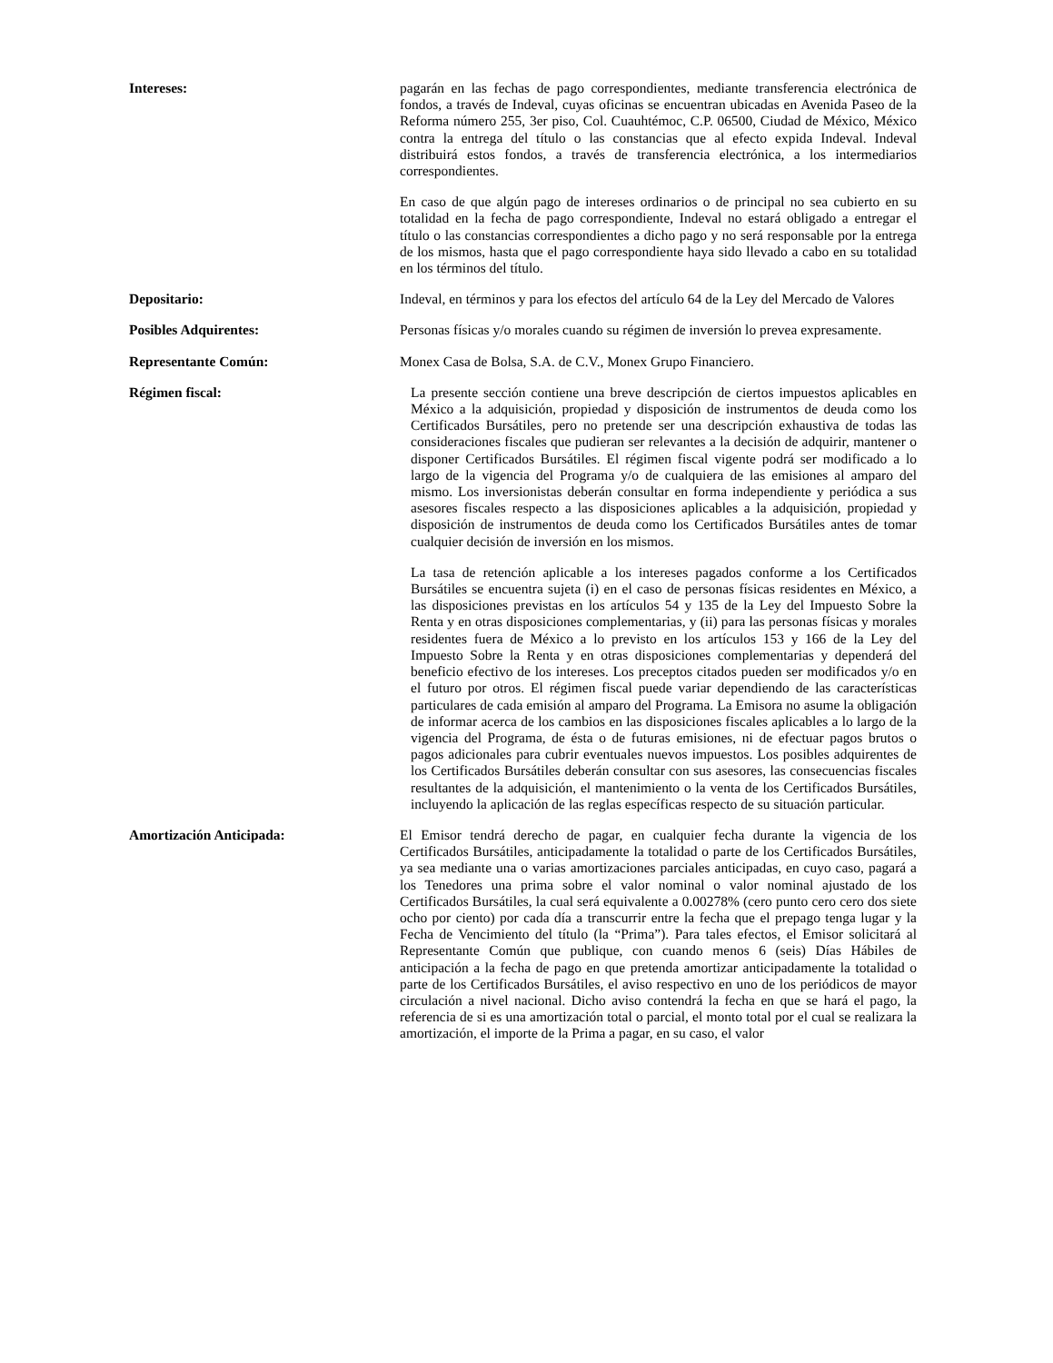Intereses: pagarán en las fechas de pago correspondientes, mediante transferencia electrónica de fondos, a través de Indeval, cuyas oficinas se encuentran ubicadas en Avenida Paseo de la Reforma número 255, 3er piso, Col. Cuauhtémoc, C.P. 06500, Ciudad de México, México contra la entrega del título o las constancias que al efecto expida Indeval. Indeval distribuirá estos fondos, a través de transferencia electrónica, a los intermediarios correspondientes.
En caso de que algún pago de intereses ordinarios o de principal no sea cubierto en su totalidad en la fecha de pago correspondiente, Indeval no estará obligado a entregar el título o las constancias correspondientes a dicho pago y no será responsable por la entrega de los mismos, hasta que el pago correspondiente haya sido llevado a cabo en su totalidad en los términos del título.
Depositario: Indeval, en términos y para los efectos del artículo 64 de la Ley del Mercado de Valores
Posibles Adquirentes: Personas físicas y/o morales cuando su régimen de inversión lo prevea expresamente.
Representante Común: Monex Casa de Bolsa, S.A. de C.V., Monex Grupo Financiero.
Régimen fiscal: La presente sección contiene una breve descripción de ciertos impuestos aplicables en México a la adquisición, propiedad y disposición de instrumentos de deuda como los Certificados Bursátiles, pero no pretende ser una descripción exhaustiva de todas las consideraciones fiscales que pudieran ser relevantes a la decisión de adquirir, mantener o disponer Certificados Bursátiles. El régimen fiscal vigente podrá ser modificado a lo largo de la vigencia del Programa y/o de cualquiera de las emisiones al amparo del mismo. Los inversionistas deberán consultar en forma independiente y periódica a sus asesores fiscales respecto a las disposiciones aplicables a la adquisición, propiedad y disposición de instrumentos de deuda como los Certificados Bursátiles antes de tomar cualquier decisión de inversión en los mismos.
La tasa de retención aplicable a los intereses pagados conforme a los Certificados Bursátiles se encuentra sujeta (i) en el caso de personas físicas residentes en México, a las disposiciones previstas en los artículos 54 y 135 de la Ley del Impuesto Sobre la Renta y en otras disposiciones complementarias, y (ii) para las personas físicas y morales residentes fuera de México a lo previsto en los artículos 153 y 166 de la Ley del Impuesto Sobre la Renta y en otras disposiciones complementarias y dependerá del beneficio efectivo de los intereses. Los preceptos citados pueden ser modificados y/o en el futuro por otros. El régimen fiscal puede variar dependiendo de las características particulares de cada emisión al amparo del Programa. La Emisora no asume la obligación de informar acerca de los cambios en las disposiciones fiscales aplicables a lo largo de la vigencia del Programa, de ésta o de futuras emisiones, ni de efectuar pagos brutos o pagos adicionales para cubrir eventuales nuevos impuestos. Los posibles adquirentes de los Certificados Bursátiles deberán consultar con sus asesores, las consecuencias fiscales resultantes de la adquisición, el mantenimiento o la venta de los Certificados Bursátiles, incluyendo la aplicación de las reglas específicas respecto de su situación particular.
Amortización Anticipada: El Emisor tendrá derecho de pagar, en cualquier fecha durante la vigencia de los Certificados Bursátiles, anticipadamente la totalidad o parte de los Certificados Bursátiles, ya sea mediante una o varias amortizaciones parciales anticipadas, en cuyo caso, pagará a los Tenedores una prima sobre el valor nominal o valor nominal ajustado de los Certificados Bursátiles, la cual será equivalente a 0.00278% (cero punto cero cero dos siete ocho por ciento) por cada día a transcurrir entre la fecha que el prepago tenga lugar y la Fecha de Vencimiento del título (la “Prima”). Para tales efectos, el Emisor solicitará al Representante Común que publique, con cuando menos 6 (seis) Días Hábiles de anticipación a la fecha de pago en que pretenda amortizar anticipadamente la totalidad o parte de los Certificados Bursátiles, el aviso respectivo en uno de los periódicos de mayor circulación a nivel nacional. Dicho aviso contendrá la fecha en que se hará el pago, la referencia de si es una amortización total o parcial, el monto total por el cual se realizara la amortización, el importe de la Prima a pagar, en su caso, el valor